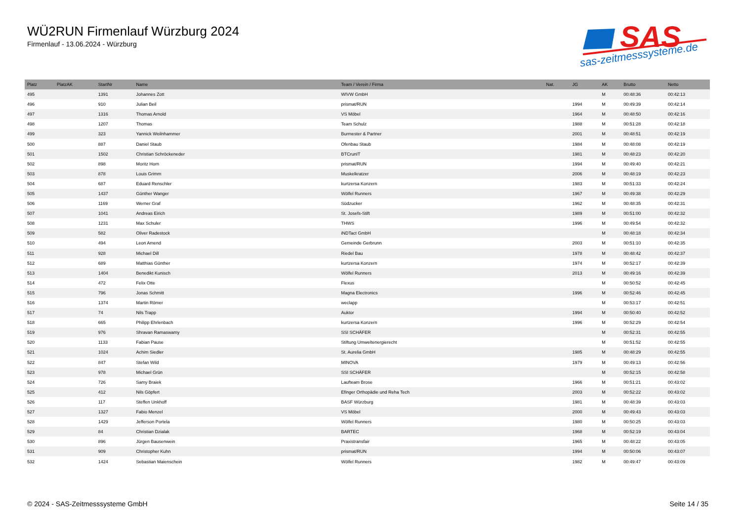WÜ2RUN Firmenlauf Würzburg 2024
Firmenlauf - 13.06.2024 - Würzburg
SAS
sas-zeitmesssysteme.de
| Platz | PlatzAK | StartNr | Name | Team / Verein / Firma | Nat. | JG | AK | Brutto | Netto |
| --- | --- | --- | --- | --- | --- | --- | --- | --- | --- |
| 495 | | 1391 | Johannes Zott | WIVW GmbH | | | M | 00:48:36 | 00:42:13 |
| 496 | | 910 | Julian Beil | prismat/RUN | | 1994 | M | 00:49:39 | 00:42:14 |
| 497 | | 1316 | Thomas Arnold | VS Möbel | | 1964 | M | 00:48:50 | 00:42:16 |
| 498 | | 1207 | Thomas | Team Schulz | | 1988 | M | 00:51:28 | 00:42:18 |
| 499 | | 323 | Yannick Weilnhammer | Burmester & Partner | | 2001 | M | 00:48:51 | 00:42:19 |
| 500 | | 887 | Daniel Staub | Ofenbau Staub | | 1984 | M | 00:48:08 | 00:42:19 |
| 501 | | 1502 | Christian Schröckeneder | BTCrunIT | | 1981 | M | 00:48:23 | 00:42:20 |
| 502 | | 898 | Moritz Horn | prismat/RUN | | 1994 | M | 00:49:40 | 00:42:21 |
| 503 | | 878 | Louis Grimm | Muskelkratzer | | 2006 | M | 00:48:19 | 00:42:23 |
| 504 | | 687 | Eduard Renschler | kurtzersa Konzern | | 1983 | M | 00:51:33 | 00:42:24 |
| 505 | | 1437 | Günther Wanger | Wölfel Runners | | 1967 | M | 00:49:38 | 00:42:29 |
| 506 | | 1169 | Werner Graf | Südzucker | | 1962 | M | 00:48:35 | 00:42:31 |
| 507 | | 1041 | Andreas Eirich | St. Josefs-Stift | | 1989 | M | 00:51:00 | 00:42:32 |
| 508 | | 1231 | Max Schuler | THWS | | 1996 | M | 00:49:54 | 00:42:32 |
| 509 | | 582 | Oliver Radestock | iNDTact GmbH | | | M | 00:48:18 | 00:42:34 |
| 510 | | 494 | Leon Amend | Gemeinde Gerbrunn | | 2003 | M | 00:51:10 | 00:42:35 |
| 511 | | 928 | Michael Dill | Riedel Bau | | 1978 | M | 00:48:42 | 00:42:37 |
| 512 | | 689 | Matthias Günther | kurtzersa Konzern | | 1974 | M | 00:52:17 | 00:42:39 |
| 513 | | 1404 | Benedikt Kunisch | Wölfel Runners | | 2013 | M | 00:49:16 | 00:42:39 |
| 514 | | 472 | Felix Otte | Flexus | | | M | 00:50:52 | 00:42:45 |
| 515 | | 796 | Jonas Schmitt | Magna Electronics | | 1996 | M | 00:52:46 | 00:42:45 |
| 516 | | 1374 | Martin Römer | weclapp | | | M | 00:53:17 | 00:42:51 |
| 517 | | 74 | Nils Trapp | Auktor | | 1994 | M | 00:50:40 | 00:42:52 |
| 518 | | 665 | Philipp Ehrlenbach | kurtzersa Konzern | | 1996 | M | 00:52:29 | 00:42:54 |
| 519 | | 976 | Shravan Ramaswamy | SSI SCHÄFER | | | M | 00:52:31 | 00:42:55 |
| 520 | | 1133 | Fabian Pause | Stiftung Umweltenergierecht | | | M | 00:51:52 | 00:42:55 |
| 521 | | 1024 | Achim Siedler | St. Aurelia GmbH | | 1985 | M | 00:48:29 | 00:42:55 |
| 522 | | 847 | Stefan Wild | MINOVA | | 1979 | M | 00:49:13 | 00:42:56 |
| 523 | | 978 | Michael Grün | SSI SCHÄFER | | | M | 00:52:15 | 00:42:58 |
| 524 | | 726 | Samy Braiek | Laufteam Brose | | 1966 | M | 00:51:21 | 00:43:02 |
| 525 | | 412 | Nils Göpfert | Efinger Orthopädie und Reha Tech | | 2003 | M | 00:52:22 | 00:43:02 |
| 526 | | 117 | Steffen Unkhoff | BASF Würzburg | | 1981 | M | 00:48:39 | 00:43:03 |
| 527 | | 1327 | Fabio Menzel | VS Möbel | | 2000 | M | 00:49:43 | 00:43:03 |
| 528 | | 1429 | Jefferson Portela | Wölfel Runners | | 1980 | M | 00:50:25 | 00:43:03 |
| 529 | | 84 | Christian Dzialak | BARTEC | | 1968 | M | 00:52:19 | 00:43:04 |
| 530 | | 896 | Jürgen Bausenwein | Praxistransfair | | 1965 | M | 00:48:22 | 00:43:05 |
| 531 | | 909 | Christopher Kuhn | prismat/RUN | | 1994 | M | 00:50:06 | 00:43:07 |
| 532 | | 1424 | Sebastian Maienschein | Wölfel Runners | | 1982 | M | 00:49:47 | 00:43:09 |
© 2024 - SAS-Zeitmesssysteme GmbH Seite 14 / 35